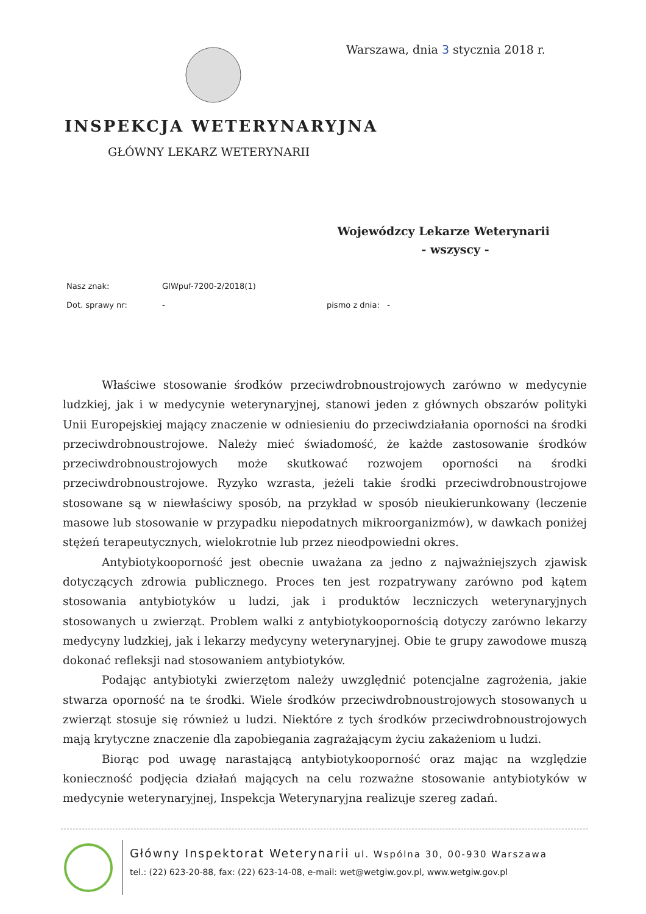Warszawa, dnia 3 stycznia 2018 r.
INSPEKCJA WETERYNARYJNA
GŁÓWNY LEKARZ WETERYNARII
Wojewódzcy Lekarze Weterynarii
- wszyscy -
Nasz znak: GIWpuf-7200-2/2018(1)
Dot. sprawy nr: - pismo z dnia: -
Właściwe stosowanie środków przeciwdrobnoustrojowych zarówno w medycynie ludzkiej, jak i w medycynie weterynaryjnej, stanowi jeden z głównych obszarów polityki Unii Europejskiej mający znaczenie w odniesieniu do przeciwdziałania oporności na środki przeciwdrobnoustrojowe. Należy mieć świadomość, że każde zastosowanie środków przeciwdrobnoustrojowych może skutkować rozwojem oporności na środki przeciwdrobnoustrojowe. Ryzyko wzrasta, jeżeli takie środki przeciwdrobnoustrojowe stosowane są w niewłaściwy sposób, na przykład w sposób nieukierunkowany (leczenie masowe lub stosowanie w przypadku niepodatnych mikroorganizmów), w dawkach poniżej stężeń terapeutycznych, wielokrotnie lub przez nieodpowiedni okres.
Antybiotykooporność jest obecnie uważana za jedno z najważniejszych zjawisk dotyczących zdrowia publicznego. Proces ten jest rozpatrywany zarówno pod kątem stosowania antybiotyków u ludzi, jak i produktów leczniczych weterynaryjnych stosowanych u zwierząt. Problem walki z antybiotykoopornością dotyczy zarówno lekarzy medycyny ludzkiej, jak i lekarzy medycyny weterynaryjnej. Obie te grupy zawodowe muszą dokonać refleksji nad stosowaniem antybiotyków.
Podając antybiotyki zwierzętom należy uwzględnić potencjalne zagrożenia, jakie stwarza oporność na te środki. Wiele środków przeciwdrobnoustrojowych stosowanych u zwierząt stosuje się również u ludzi. Niektóre z tych środków przeciwdrobnoustrojowych mają krytyczne znaczenie dla zapobiegania zagrażającym życiu zakażeniom u ludzi.
Biorąc pod uwagę narastającą antybiotykooporność oraz mając na względzie konieczność podjęcia działań mających na celu rozważne stosowanie antybiotyków w medycynie weterynaryjnej, Inspekcja Weterynaryjna realizuje szereg zadań.
Główny Inspektorat Weterynarii ul. Wspólna 30, 00-930 Warszawa
tel.: (22) 623-20-88, fax: (22) 623-14-08, e-mail: wet@wetgiw.gov.pl, www.wetgiw.gov.pl